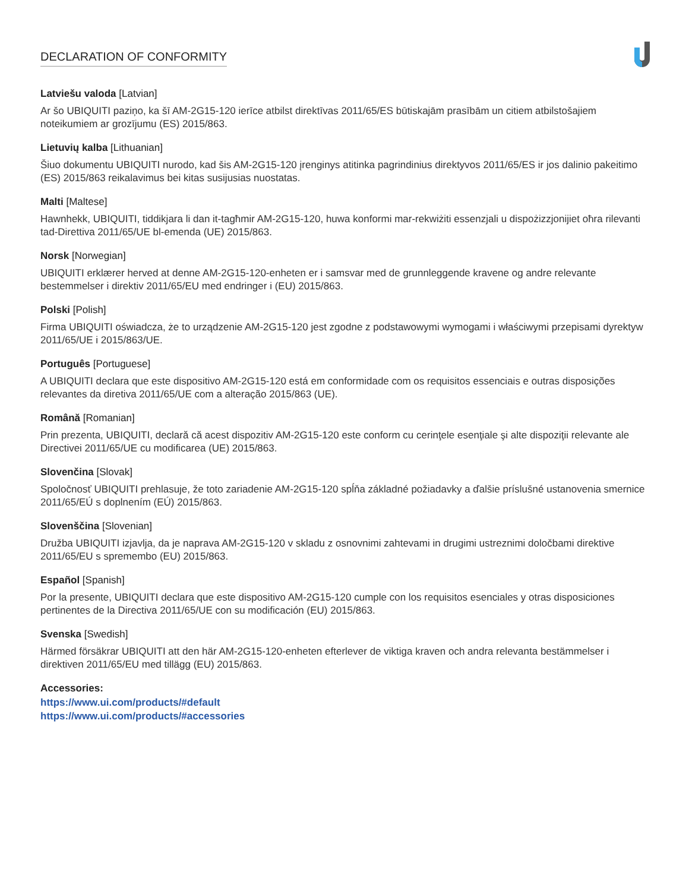DECLARATION OF CONFORMITY
Latviešu valoda [Latvian]
Ar šo UBIQUITI paziņo, ka šī AM-2G15-120 ierīce atbilst direktīvas 2011/65/ES būtiskajām prasībām un citiem atbilstošajiem noteikumiem ar grozījumu (ES) 2015/863.
Lietuvių kalba [Lithuanian]
Šiuo dokumentu UBIQUITI nurodo, kad šis AM-2G15-120 įrenginys atitinka pagrindinius direktyvos 2011/65/ES ir jos dalinio pakeitimo (ES) 2015/863 reikalavimus bei kitas susijusias nuostatas.
Malti [Maltese]
Hawnhekk, UBIQUITI, tiddikjara li dan it-tagħmir AM-2G15-120, huwa konformi mar-rekwiżiti essenzjali u dispożizzjonijiet oħra rilevanti tad-Direttiva 2011/65/UE bl-emenda (UE) 2015/863.
Norsk [Norwegian]
UBIQUITI erklærer herved at denne AM-2G15-120-enheten er i samsvar med de grunnleggende kravene og andre relevante bestemmelser i direktiv 2011/65/EU med endringer i (EU) 2015/863.
Polski [Polish]
Firma UBIQUITI oświadcza, że to urządzenie AM-2G15-120 jest zgodne z podstawowymi wymogami i właściwymi przepisami dyrektyw 2011/65/UE i 2015/863/UE.
Português [Portuguese]
A UBIQUITI declara que este dispositivo AM-2G15-120 está em conformidade com os requisitos essenciais e outras disposições relevantes da diretiva 2011/65/UE com a alteração 2015/863 (UE).
Română [Romanian]
Prin prezenta, UBIQUITI, declară că acest dispozitiv AM-2G15-120 este conform cu cerinţele esenţiale şi alte dispoziţii relevante ale Directivei 2011/65/UE cu modificarea (UE) 2015/863.
Slovenčina [Slovak]
Spoločnosť UBIQUITI prehlasuje, že toto zariadenie AM-2G15-120 spĺňa základné požiadavky a ďalšie príslušné ustanovenia smernice 2011/65/EÚ s doplnením (EÚ) 2015/863.
Slovenščina [Slovenian]
Družba UBIQUITI izjavlja, da je naprava AM-2G15-120 v skladu z osnovnimi zahtevami in drugimi ustreznimi določbami direktive 2011/65/EU s spremembo (EU) 2015/863.
Español [Spanish]
Por la presente, UBIQUITI declara que este dispositivo AM-2G15-120 cumple con los requisitos esenciales y otras disposiciones pertinentes de la Directiva 2011/65/UE con su modificación (EU) 2015/863.
Svenska [Swedish]
Härmed försäkrar UBIQUITI att den här AM-2G15-120-enheten efterlever de viktiga kraven och andra relevanta bestämmelser i direktiven 2011/65/EU med tillägg (EU) 2015/863.
Accessories:
https://www.ui.com/products/#default
https://www.ui.com/products/#accessories